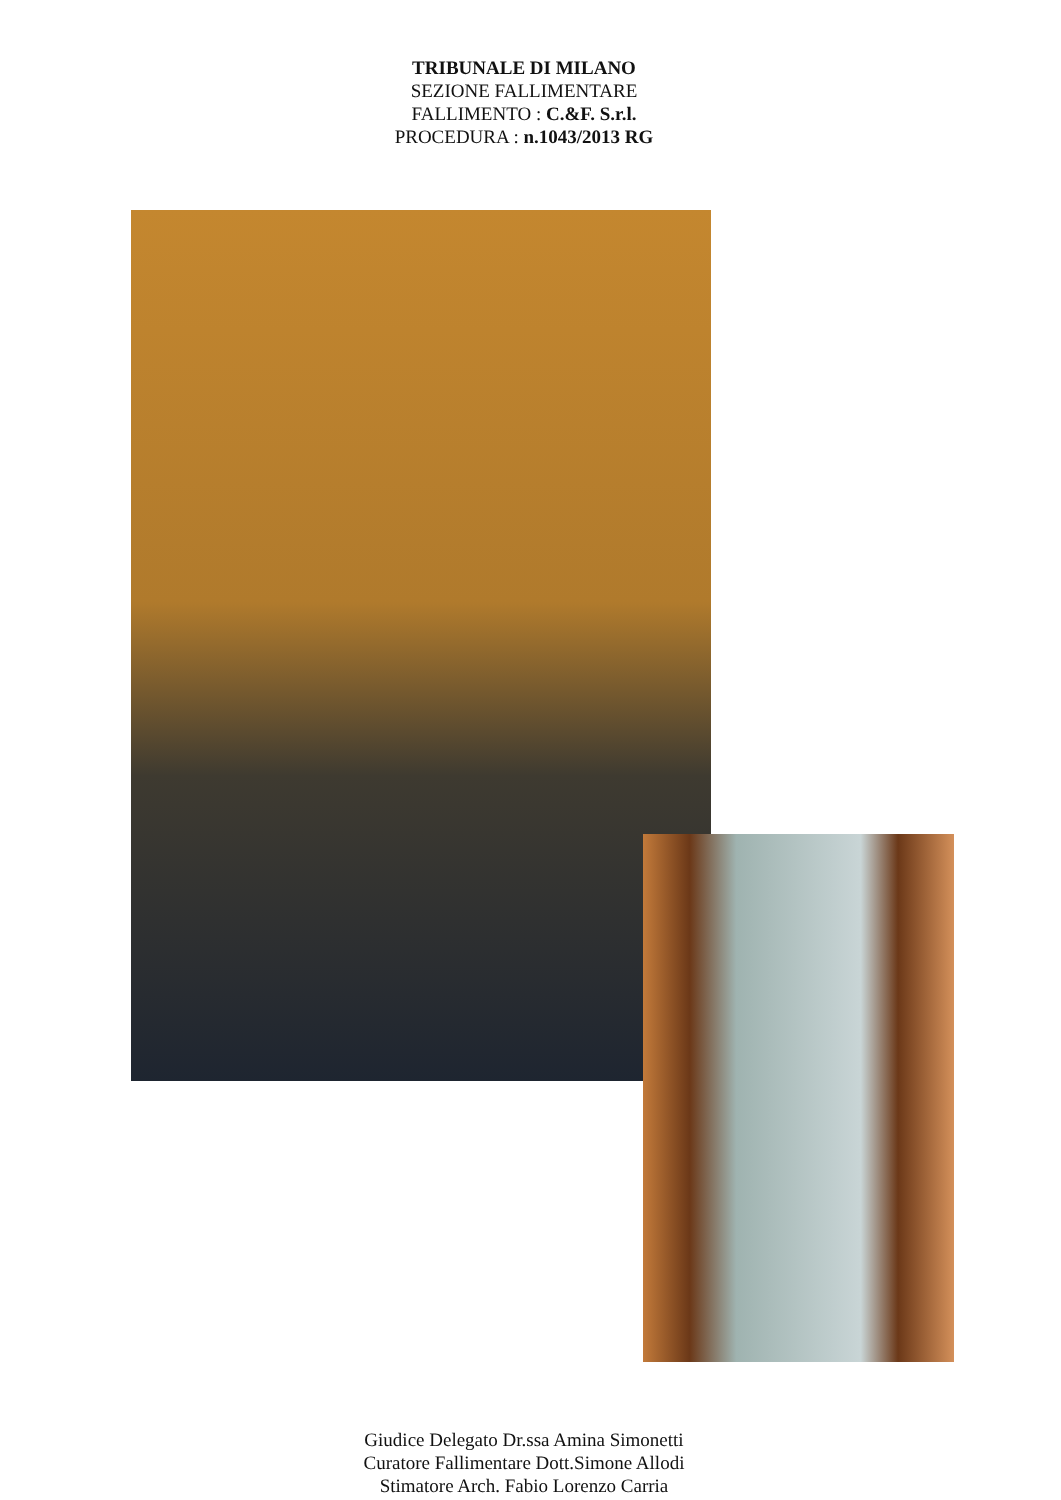TRIBUNALE DI MILANO
SEZIONE FALLIMENTARE
FALLIMENTO : C.&F. S.r.l.
PROCEDURA : n.1043/2013 RG
Giudice Delegato Dr.ssa Amina Simonetti
Curatore Fallimentare Dott.Simone Allodi
Stimatore Arch. Fabio Lorenzo Carria